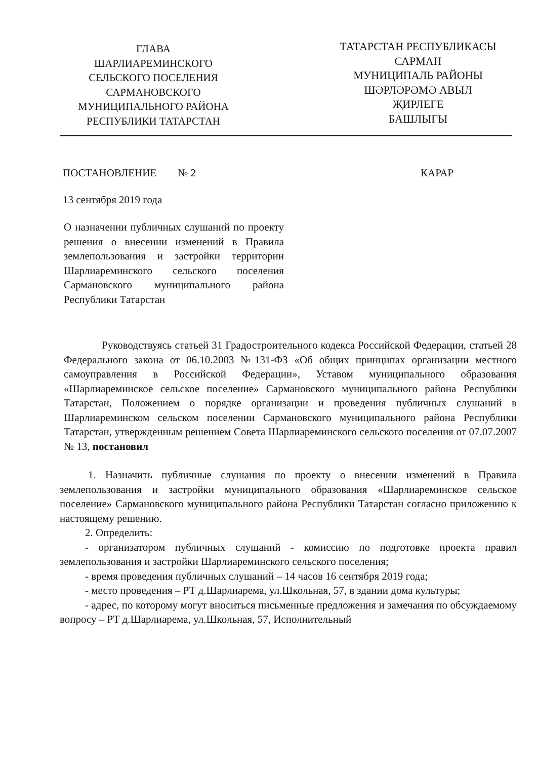ГЛАВА
ШАРЛИАРЕМИНСКОГО
СЕЛЬСКОГО ПОСЕЛЕНИЯ
САРМАНОВСКОГО
МУНИЦИПАЛЬНОГО РАЙОНА
РЕСПУБЛИКИ ТАТАРСТАН
ТАТАРСТАН РЕСПУБЛИКАСЫ
САРМАН
МУНИЦИПАЛЬ РАЙОНЫ
ШӘРЛӘРӘМӘ АВЫЛ
ҖИРЛЕГЕ
БАШЛЫГЫ
ПОСТАНОВЛЕНИЕ № 2 КАРАР
13 сентября 2019 года
О назначении публичных слушаний по проекту решения о внесении изменений в Правила землепользования и застройки территории Шарлиареминского сельского поселения Сармановского муниципального района Республики Татарстан
Руководствуясь статьей 31 Градостроительного кодекса Российской Федерации, статьей 28 Федерального закона от 06.10.2003 №131-ФЗ «Об общих принципах организации местного самоуправления в Российской Федерации», Уставом муниципального образования «Шарлиареминское сельское поселение» Сармановского муниципального района Республики Татарстан, Положением о порядке организации и проведения публичных слушаний в Шарлиареминском сельском поселении Сармановского муниципального района Республики Татарстан, утвержденным решением Совета Шарлиареминского сельского поселения от 07.07.2007 № 13, постановил
1. Назначить публичные слушания по проекту о внесении изменений в Правила землепользования и застройки муниципального образования «Шарлиареминское сельское поселение» Сармановского муниципального района Республики Татарстан согласно приложению к настоящему решению.
2. Определить:
- организатором публичных слушаний - комиссию по подготовке проекта правил землепользования и застройки Шарлиареминского сельского поселения;
- время проведения публичных слушаний – 14 часов 16 сентября 2019 года;
- место проведения – РТ д.Шарлиарема, ул.Школьная, 57, в здании дома культуры;
- адрес, по которому могут вноситься письменные предложения и замечания по обсуждаемому вопросу – РТ д.Шарлиарема, ул.Школьная, 57, Исполнительный